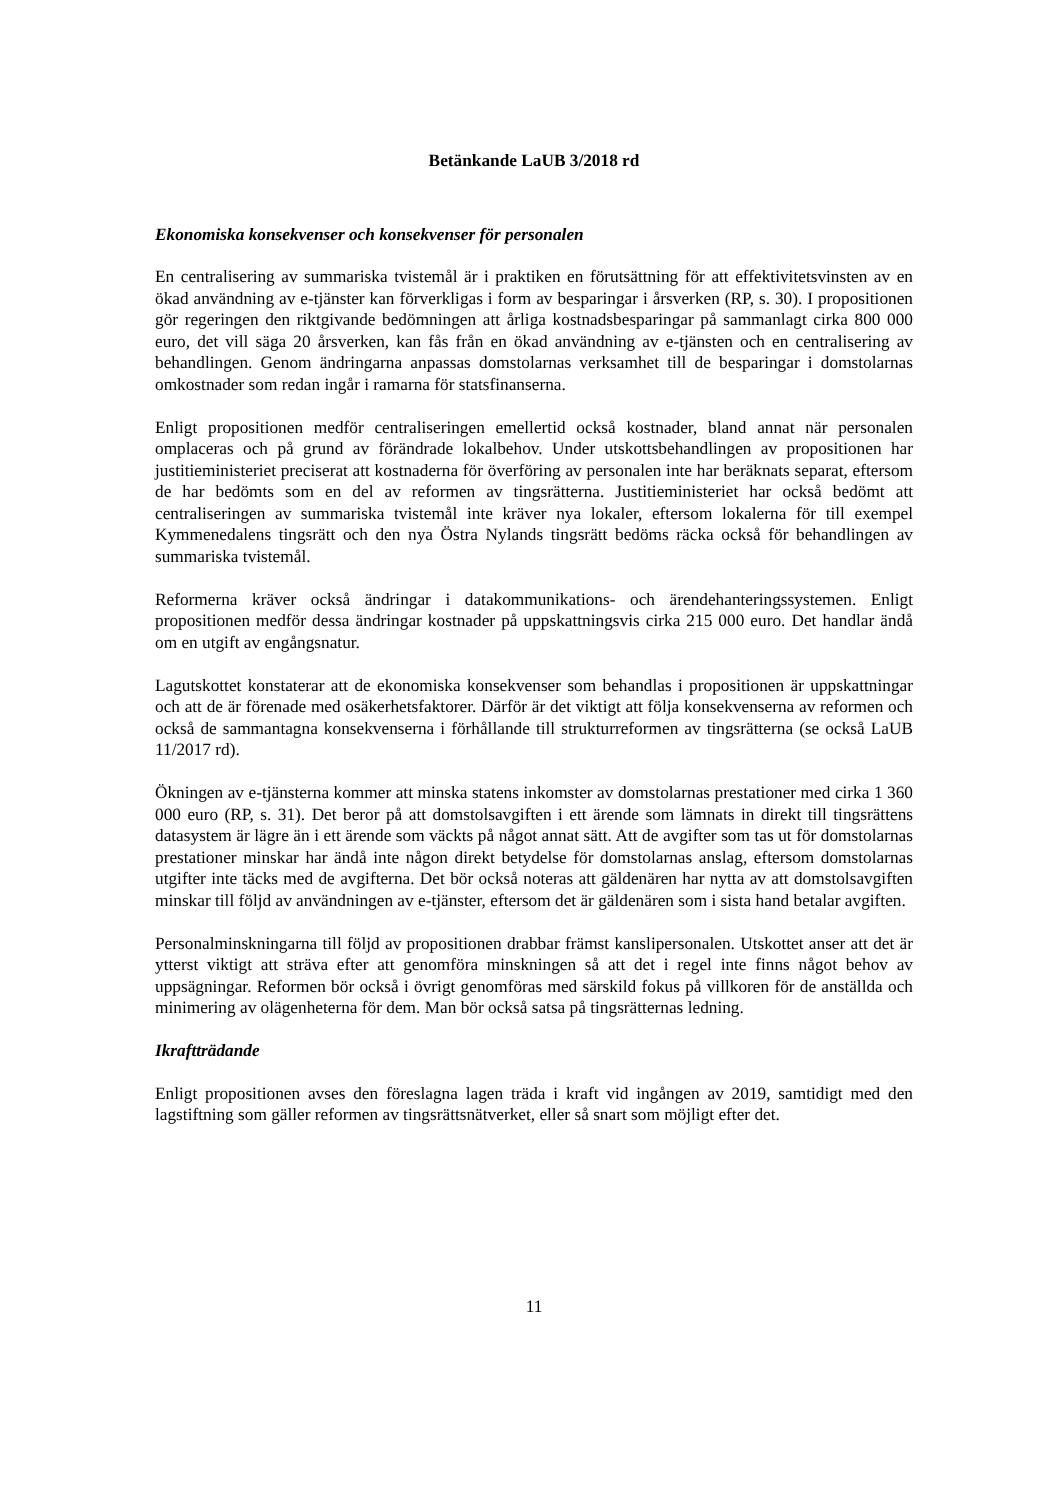Betänkande LaUB 3/2018 rd
Ekonomiska konsekvenser och konsekvenser för personalen
En centralisering av summariska tvistemål är i praktiken en förutsättning för att effektivitetsvinsten av en ökad användning av e-tjänster kan förverkligas i form av besparingar i årsverken (RP, s. 30). I propositionen gör regeringen den riktgivande bedömningen att årliga kostnadsbesparingar på sammanlagt cirka 800 000 euro, det vill säga 20 årsverken, kan fås från en ökad användning av e-tjänsten och en centralisering av behandlingen. Genom ändringarna anpassas domstolarnas verksamhet till de besparingar i domstolarnas omkostnader som redan ingår i ramarna för statsfinanserna.
Enligt propositionen medför centraliseringen emellertid också kostnader, bland annat när personalen omplaceras och på grund av förändrade lokalbehov. Under utskottsbehandlingen av propositionen har justitieministeriet preciserat att kostnaderna för överföring av personalen inte har beräknats separat, eftersom de har bedömts som en del av reformen av tingsrätterna. Justitieministeriet har också bedömt att centraliseringen av summariska tvistemål inte kräver nya lokaler, eftersom lokalerna för till exempel Kymmenedalens tingsrätt och den nya Östra Nylands tingsrätt bedöms räcka också för behandlingen av summariska tvistemål.
Reformerna kräver också ändringar i datakommunikations- och ärendehanteringssystemen. Enligt propositionen medför dessa ändringar kostnader på uppskattningsvis cirka 215 000 euro. Det handlar ändå om en utgift av engångsnatur.
Lagutskottet konstaterar att de ekonomiska konsekvenser som behandlas i propositionen är uppskattningar och att de är förenade med osäkerhetsfaktorer. Därför är det viktigt att följa konsekvenserna av reformen och också de sammantagna konsekvenserna i förhållande till strukturreformen av tingsrätterna (se också LaUB 11/2017 rd).
Ökningen av e-tjänsterna kommer att minska statens inkomster av domstolarnas prestationer med cirka 1 360 000 euro (RP, s. 31). Det beror på att domstolsavgiften i ett ärende som lämnats in direkt till tingsrättens datasystem är lägre än i ett ärende som väckts på något annat sätt. Att de avgifter som tas ut för domstolarnas prestationer minskar har ändå inte någon direkt betydelse för domstolarnas anslag, eftersom domstolarnas utgifter inte täcks med de avgifterna. Det bör också noteras att gäldenären har nytta av att domstolsavgiften minskar till följd av användningen av e-tjänster, eftersom det är gäldenären som i sista hand betalar avgiften.
Personalminskningarna till följd av propositionen drabbar främst kanslipersonalen. Utskottet anser att det är ytterst viktigt att sträva efter att genomföra minskningen så att det i regel inte finns något behov av uppsägningar. Reformen bör också i övrigt genomföras med särskild fokus på villkoren för de anställda och minimering av olägenheterna för dem. Man bör också satsa på tingsrätternas ledning.
Ikraftträdande
Enligt propositionen avses den föreslagna lagen träda i kraft vid ingången av 2019, samtidigt med den lagstiftning som gäller reformen av tingsrättsnätverket, eller så snart som möjligt efter det.
11